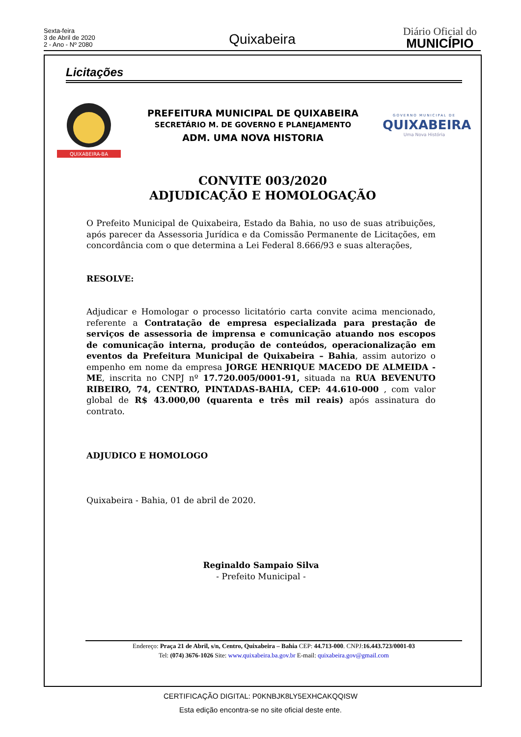Sexta-feira
3 de Abril de 2020
2 - Ano - Nº 2080
Quixabeira
Diário Oficial do
MUNICÍPIO
Licitações
QUIXABEIRA-BA
PREFEITURA MUNICIPAL DE QUIXABEIRA
SECRETÁRIO M. DE GOVERNO E PLANEJAMENTO
ADM. UMA NOVA HISTORIA
GOVERNO MUNICIPAL DE
QUIXABEIRA
Uma Nova História
CONVITE 003/2020
ADJUDICAÇÃO E HOMOLOGAÇÃO
O Prefeito Municipal de Quixabeira, Estado da Bahia, no uso de suas atribuições, após parecer da Assessoria Jurídica e da Comissão Permanente de Licitações, em concordância com o que determina a Lei Federal 8.666/93 e suas alterações,
RESOLVE:
Adjudicar e Homologar o processo licitatório carta convite acima mencionado, referente a Contratação de empresa especializada para prestação de serviços de assessoria de imprensa e comunicação atuando nos escopos de comunicação interna, produção de conteúdos, operacionalização em eventos da Prefeitura Municipal de Quixabeira – Bahia, assim autorizo o empenho em nome da empresa JORGE HENRIQUE MACEDO DE ALMEIDA - ME, inscrita no CNPJ nº 17.720.005/0001-91, situada na RUA BEVENUTO RIBEIRO, 74, CENTRO, PINTADAS-BAHIA, CEP: 44.610-000 , com valor global de R$ 43.000,00 (quarenta e três mil reais) após assinatura do contrato.
ADJUDICO E HOMOLOGO
Quixabeira - Bahia, 01 de abril de 2020.
Reginaldo Sampaio Silva
- Prefeito Municipal -
Endereço: Praça 21 de Abril, s/n, Centro, Quixabeira – Bahia CEP: 44.713-000. CNPJ:16.443.723/0001-03
Tel: (074) 3676-1026 Site: www.quixabeira.ba.gov.br E-mail: quixabeira.gov@gmail.com
CERTIFICAÇÃO DIGITAL: P0KNBJK8LY5EXHCAKQQISW
Esta edição encontra-se no site oficial deste ente.